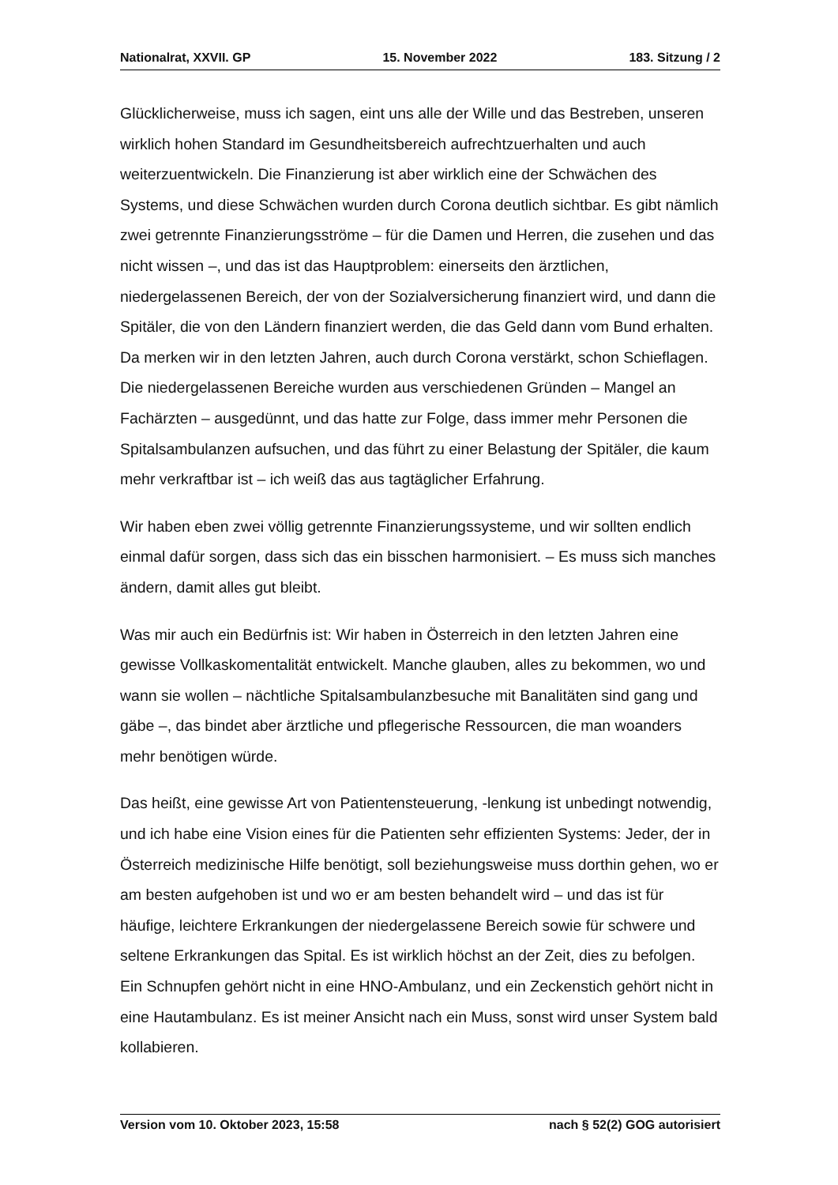Nationalrat, XXVII. GP 15. November 2022 183. Sitzung / 2
Glücklicherweise, muss ich sagen, eint uns alle der Wille und das Bestreben, unseren wirklich hohen Standard im Gesundheitsbereich aufrechtzuerhalten und auch weiterzuentwickeln. Die Finanzierung ist aber wirklich eine der Schwächen des Systems, und diese Schwächen wurden durch Corona deutlich sichtbar. Es gibt nämlich zwei getrennte Finanzierungsströme – für die Damen und Herren, die zusehen und das nicht wissen –, und das ist das Hauptproblem: einerseits den ärztlichen, niedergelassenen Bereich, der von der Sozialversicherung finanziert wird, und dann die Spitäler, die von den Ländern finanziert werden, die das Geld dann vom Bund erhalten. Da merken wir in den letzten Jahren, auch durch Corona verstärkt, schon Schieflagen. Die niedergelassenen Bereiche wurden aus verschiedenen Gründen – Mangel an Fachärzten – ausgedünnt, und das hatte zur Folge, dass immer mehr Personen die Spitalsambulanzen auf­suchen, und das führt zu einer Belastung der Spitäler, die kaum mehr verkraftbar ist – ich weiß das aus tagtäglicher Erfahrung.
Wir haben eben zwei völlig getrennte Finanzierungssysteme, und wir sollten endlich einmal dafür sorgen, dass sich das ein bisschen harmonisiert. – Es muss sich manches ändern, damit alles gut bleibt.
Was mir auch ein Bedürfnis ist: Wir haben in Österreich in den letzten Jahren eine gewisse Vollkaskomentalität entwickelt. Manche glauben, alles zu bekommen, wo und wann sie wollen – nächtliche Spitalsambulanzbesuche mit Banalitäten sind gang und gäbe –, das bindet aber ärztliche und pflegerische Ressourcen, die man woanders mehr benötigen würde.
Das heißt, eine gewisse Art von Patientensteuerung, -lenkung ist unbedingt notwendig, und ich habe eine Vision eines für die Patienten sehr effizienten Systems: Jeder, der in Österreich medizinische Hilfe benötigt, soll beziehungs­weise muss dorthin gehen, wo er am besten aufgehoben ist und wo er am besten behandelt wird – und das ist für häufige, leichtere Erkrankungen der niedergelassene Bereich sowie für schwere und seltene Erkrankungen das Spital. Es ist wirklich höchst an der Zeit, dies zu befolgen. Ein Schnupfen gehört nicht in eine HNO-Ambulanz, und ein Zeckenstich gehört nicht in eine Hautambulanz. Es ist meiner Ansicht nach ein Muss, sonst wird unser System bald kollabieren.
Version vom 10. Oktober 2023, 15:58 nach § 52(2) GOG autorisiert